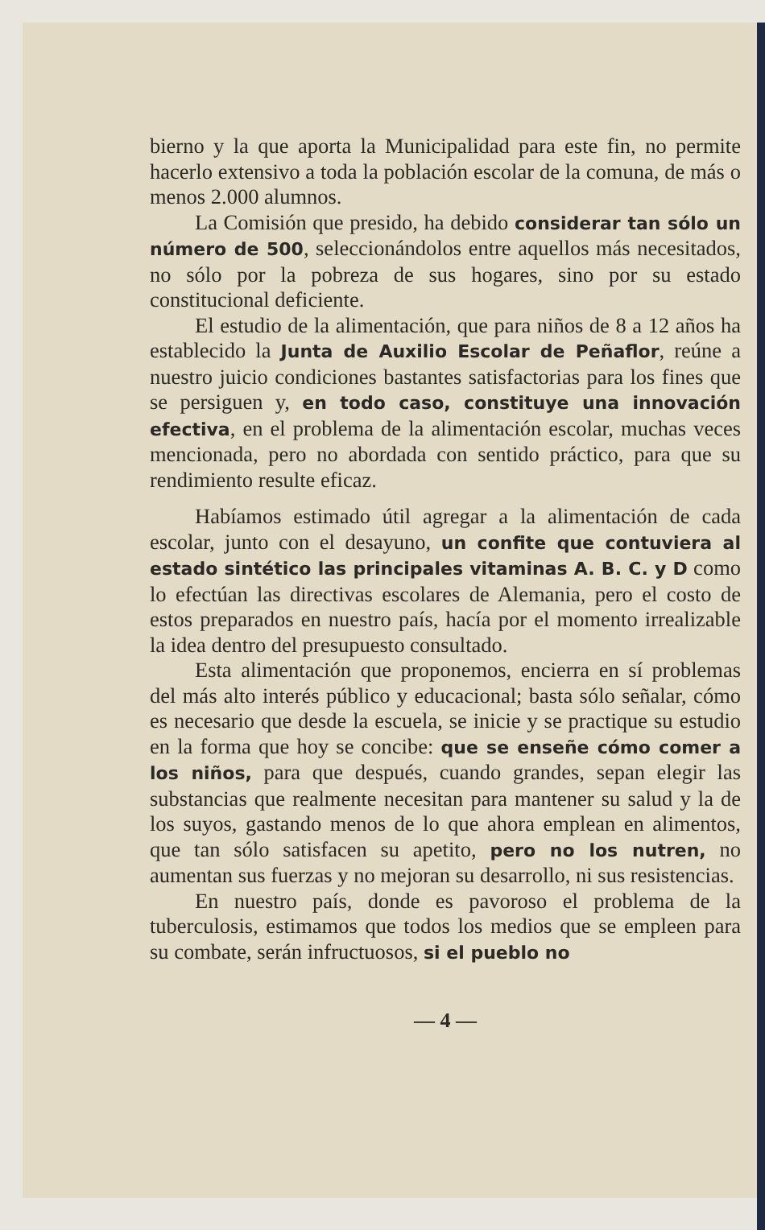bierno y la que aporta la Municipalidad para este fin, no permite hacerlo extensivo a toda la población escolar de la comuna, de más o menos 2.000 alumnos.
La Comisión que presido, ha debido considerar tan sólo un número de 500, seleccionándolos entre aquellos más necesitados, no sólo por la pobreza de sus hogares, sino por su estado constitucional deficiente.
El estudio de la alimentación, que para niños de 8 a 12 años ha establecido la Junta de Auxilio Escolar de Peñaflor, reúne a nuestro juicio condiciones bastantes satisfactorias para los fines que se persiguen y, en todo caso, constituye una innovación efectiva, en el problema de la alimentación escolar, muchas veces mencionada, pero no abordada con sentido práctico, para que su rendimiento resulte eficaz.
Habíamos estimado útil agregar a la alimentación de cada escolar, junto con el desayuno, un confite que contuviera al estado sintético las principales vitaminas A. B. C. y D como lo efectúan las directivas escolares de Alemania, pero el costo de estos preparados en nuestro país, hacía por el momento irrealizable la idea dentro del presupuesto consultado.
Esta alimentación que proponemos, encierra en sí problemas del más alto interés público y educacional; basta sólo señalar, cómo es necesario que desde la escuela, se inicie y se practique su estudio en la forma que hoy se concibe: que se enseñe cómo comer a los niños, para que después, cuando grandes, sepan elegir las substancias que realmente necesitan para mantener su salud y la de los suyos, gastando menos de lo que ahora emplean en alimentos, que tan sólo satisfacen su apetito, pero no los nutren, no aumentan sus fuerzas y no mejoran su desarrollo, ni sus resistencias.
En nuestro país, donde es pavoroso el problema de la tuberculosis, estimamos que todos los medios que se empleen para su combate, serán infructuosos, si el pueblo no
— 4 —